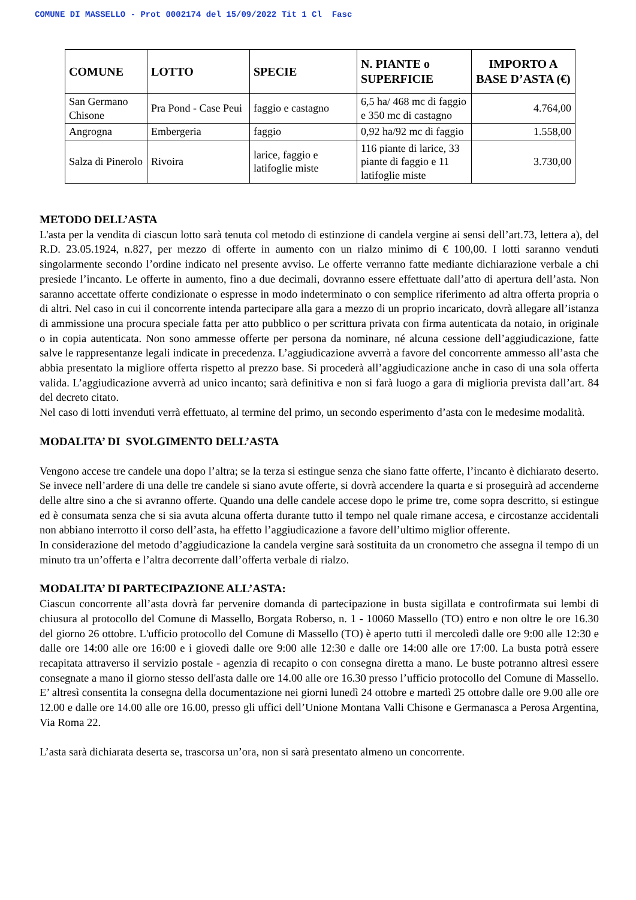COMUNE DI MASSELLO - Prot 0002174 del 15/09/2022 Tit 1 Cl Fasc
| COMUNE | LOTTO | SPECIE | N. PIANTE o SUPERFICIE | IMPORTO A BASE D’ASTA (€) |
| --- | --- | --- | --- | --- |
| San Germano Chisone | Pra Pond - Case Peui | faggio e castagno | 6,5 ha/ 468 mc di faggio e 350 mc di castagno | 4.764,00 |
| Angrogna | Embergeria | faggio | 0,92 ha/92 mc di faggio | 1.558,00 |
| Salza di Pinerolo | Rivoira | larice, faggio e latifoglie miste | 116 piante di larice, 33 piante di faggio e 11 latifoglie miste | 3.730,00 |
METODO DELL’ASTA
L'asta per la vendita di ciascun lotto sarà tenuta col metodo di estinzione di candela vergine ai sensi dell’art.73, lettera a), del R.D. 23.05.1924, n.827, per mezzo di offerte in aumento con un rialzo minimo di € 100,00. I lotti saranno venduti singolarmente secondo l’ordine indicato nel presente avviso. Le offerte verranno fatte mediante dichiarazione verbale a chi presiede l’incanto. Le offerte in aumento, fino a due decimali, dovranno essere effettuate dall’atto di apertura dell’asta. Non saranno accettate offerte condizionate o espresse in modo indeterminato o con semplice riferimento ad altra offerta propria o di altri. Nel caso in cui il concorrente intenda partecipare alla gara a mezzo di un proprio incaricato, dovrà allegare all’istanza di ammissione una procura speciale fatta per atto pubblico o per scrittura privata con firma autenticata da notaio, in originale o in copia autenticata. Non sono ammesse offerte per persona da nominare, né alcuna cessione dell’aggiudicazione, fatte salve le rappresentanze legali indicate in precedenza. L’aggiudicazione avverrà a favore del concorrente ammesso all’asta che abbia presentato la migliore offerta rispetto al prezzo base. Si procederà all’aggiudicazione anche in caso di una sola offerta valida. L’aggiudicazione avverrà ad unico incanto; sarà definitiva e non si farà luogo a gara di miglioria prevista dall’art. 84 del decreto citato.
Nel caso di lotti invenduti verrà effettuato, al termine del primo, un secondo esperimento d’asta con le medesime modalità.
MODALITA’ DI SVOLGIMENTO DELL’ASTA
Vengono accese tre candele una dopo l’altra; se la terza si estingue senza che siano fatte offerte, l’incanto è dichiarato deserto. Se invece nell’ardere di una delle tre candele si siano avute offerte, si dovrà accendere la quarta e si proseguirà ad accenderne delle altre sino a che si avranno offerte. Quando una delle candele accese dopo le prime tre, come sopra descritto, si estingue ed è consumata senza che si sia avuta alcuna offerta durante tutto il tempo nel quale rimane accesa, e circostanze accidentali non abbiano interrotto il corso dell’asta, ha effetto l’aggiudicazione a favore dell’ultimo miglior offerente.
In considerazione del metodo d’aggiudicazione la candela vergine sarà sostituita da un cronometro che assegna il tempo di un minuto tra un’offerta e l’altra decorrente dall’offerta verbale di rialzo.
MODALITA’ DI PARTECIPAZIONE ALL’ASTA:
Ciascun concorrente all’asta dovrà far pervenire domanda di partecipazione in busta sigillata e controfirmata sui lembi di chiusura al protocollo del Comune di Massello, Borgata Roberso, n. 1 - 10060 Massello (TO) entro e non oltre le ore 16.30 del giorno 26 ottobre. L'ufficio protocollo del Comune di Massello (TO) è aperto tutti il mercoledì dalle ore 9:00 alle 12:30 e dalle ore 14:00 alle ore 16:00 e i giovedì dalle ore 9:00 alle 12:30 e dalle ore 14:00 alle ore 17:00. La busta potrà essere recapitata attraverso il servizio postale - agenzia di recapito o con consegna diretta a mano. Le buste potranno altresì essere consegnate a mano il giorno stesso dell'asta dalle ore 14.00 alle ore 16.30 presso l’ufficio protocollo del Comune di Massello. E’ altresì consentita la consegna della documentazione nei giorni lunedì 24 ottobre e martedì 25 ottobre dalle ore 9.00 alle ore 12.00 e dalle ore 14.00 alle ore 16.00, presso gli uffici dell’Unione Montana Valli Chisone e Germanasca a Perosa Argentina, Via Roma 22.
L’asta sarà dichiarata deserta se, trascorsa un’ora, non si sarà presentato almeno un concorrente.